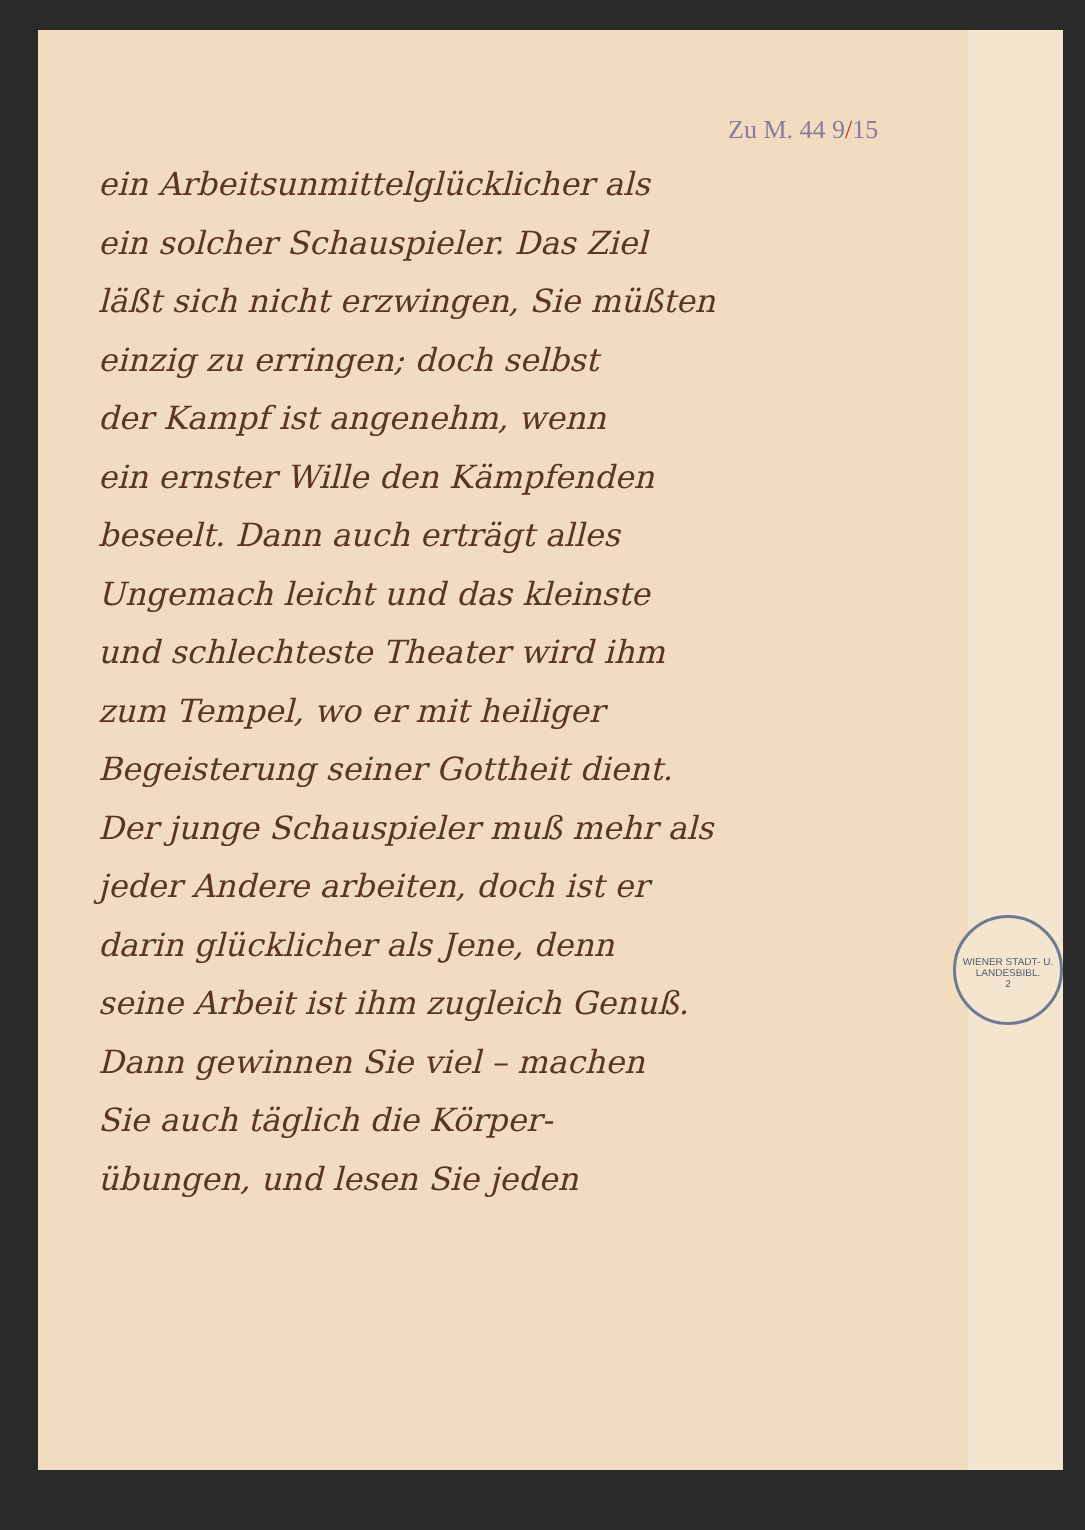Zu M. 44 9/15
ein Arbeitsunmittelglücklicher als
ein solcher Schauspieler. Das Ziel
läßt sich nicht erzwingen, Sie müßten
einzig zu erringen; doch selbst
der Kampf ist angenehm, wenn
ein ernster Wille den Kämpfenden
beseelt. Dann auch erträgt alles
Ungemach leicht und das kleinste
und schlechteste Theater wird ihm
zum Tempel, wo er mit heiliger
Begeisterung seiner Gottheit dient.
Der junge Schauspieler muß mehr als
jeder Andere arbeiten, doch ist er
darin glücklicher als Jene, denn
seine Arbeit ist ihm zugleich Genuß.
Dann gewinnen Sie viel – machen
Sie auch täglich die Körper-
übungen, und lesen Sie jeden
WIENER STADT- U. LANDESBIBL.
2